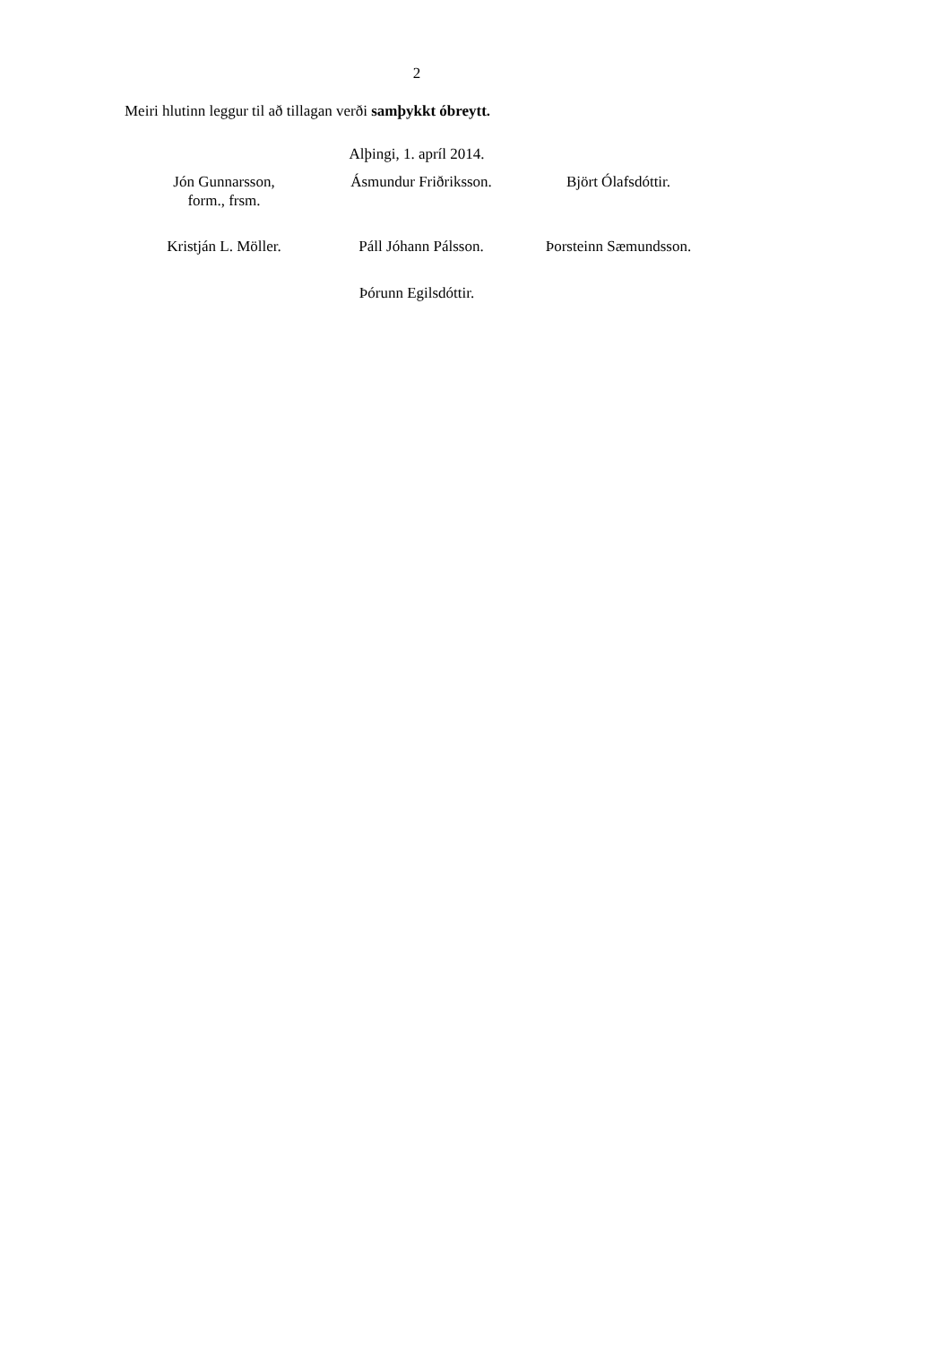2
Meiri hlutinn leggur til að tillagan verði samþykkt óbreytt.
Alþingi, 1. apríl 2014.
| Jón Gunnarsson, form., frsm. | Ásmundur Friðriksson. | Björt Ólafsdóttir. |
| Kristján L. Möller. | Páll Jóhann Pálsson. | Þorsteinn Sæmundsson. |
Þórunn Egilsdóttir.